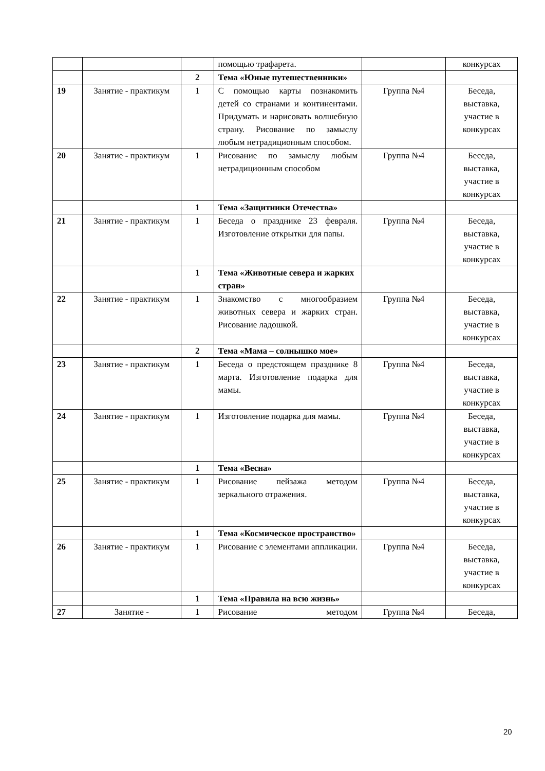| | | | помощью трафарета. | | конкурсах |
| | | 2 | Тема «Юные путешественники» | | |
| 19 | Занятие - практикум | 1 | С помощью карты познакомить детей со странами и континентами. Придумать и нарисовать волшебную страну. Рисование по замыслу любым нетрадиционным способом. | Группа №4 | Беседа, выставка, участие в конкурсах |
| 20 | Занятие - практикум | 1 | Рисование по замыслу любым нетрадиционным способом | Группа №4 | Беседа, выставка, участие в конкурсах |
| | | 1 | Тема «Защитники Отечества» | | |
| 21 | Занятие - практикум | 1 | Беседа о празднике 23 февраля. Изготовление открытки для папы. | Группа №4 | Беседа, выставка, участие в конкурсах |
| | | 1 | Тема «Животные севера и жарких стран» | | |
| 22 | Занятие - практикум | 1 | Знакомство с многообразием животных севера и жарких стран. Рисование ладошкой. | Группа №4 | Беседа, выставка, участие в конкурсах |
| | | 2 | Тема «Мама – солнышко мое» | | |
| 23 | Занятие - практикум | 1 | Беседа о предстоящем празднике 8 марта. Изготовление подарка для мамы. | Группа №4 | Беседа, выставка, участие в конкурсах |
| 24 | Занятие - практикум | 1 | Изготовление подарка для мамы. | Группа №4 | Беседа, выставка, участие в конкурсах |
| | | 1 | Тема «Весна» | | |
| 25 | Занятие - практикум | 1 | Рисование пейзажа методом зеркального отражения. | Группа №4 | Беседа, выставка, участие в конкурсах |
| | | 1 | Тема «Космическое пространство» | | |
| 26 | Занятие - практикум | 1 | Рисование с элементами аппликации. | Группа №4 | Беседа, выставка, участие в конкурсах |
| | | 1 | Тема «Правила на всю жизнь» | | |
| 27 | Занятие - | 1 | Рисование методом | Группа №4 | Беседа, |
20